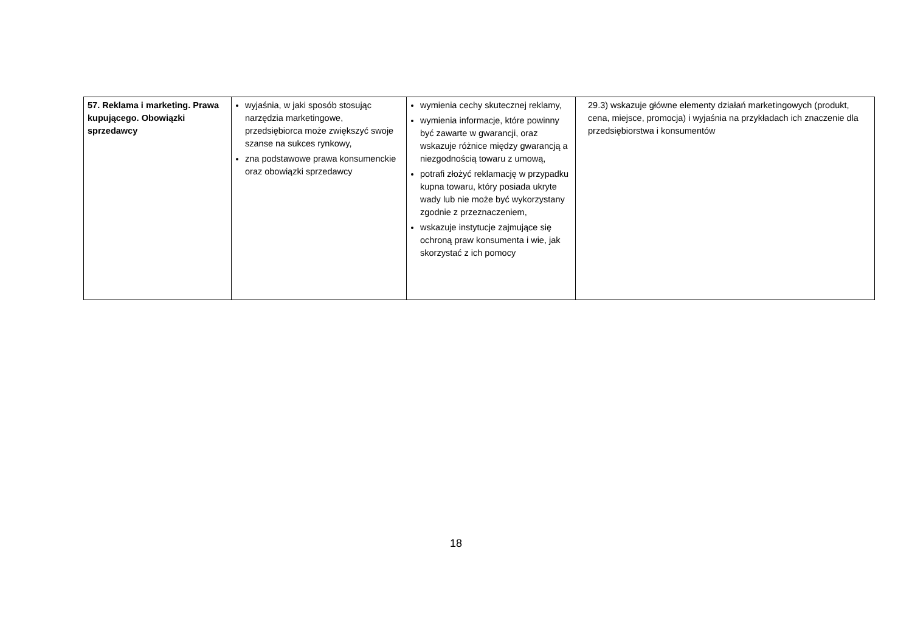| 57. Reklama i marketing. Prawa kupującego. Obowiązki sprzedawcy | wyjaśnia, w jaki sposób stosując narzędzia marketingowe, przedsiębiorca może zwiększyć swoje szanse na sukces rynkowy, zna podstawowe prawa konsumenckie oraz obowiązki sprzedawcy | wymienia cechy skutecznej reklamy, wymienia informacje, które powinny być zawarte w gwarancji, oraz wskazuje różnice między gwarancją a niezgodnością towaru z umową, potrafi złożyć reklamację w przypadku kupna towaru, który posiada ukryte wady lub nie może być wykorzystany zgodnie z przeznaczeniem, wskazuje instytucje zajmujące się ochroną praw konsumenta i wie, jak skorzystać z ich pomocy | 29.3) wskazuje główne elementy działań marketingowych (produkt, cena, miejsce, promocja) i wyjaśnia na przykładach ich znaczenie dla przedsiębiorstwa i konsumentów |
18